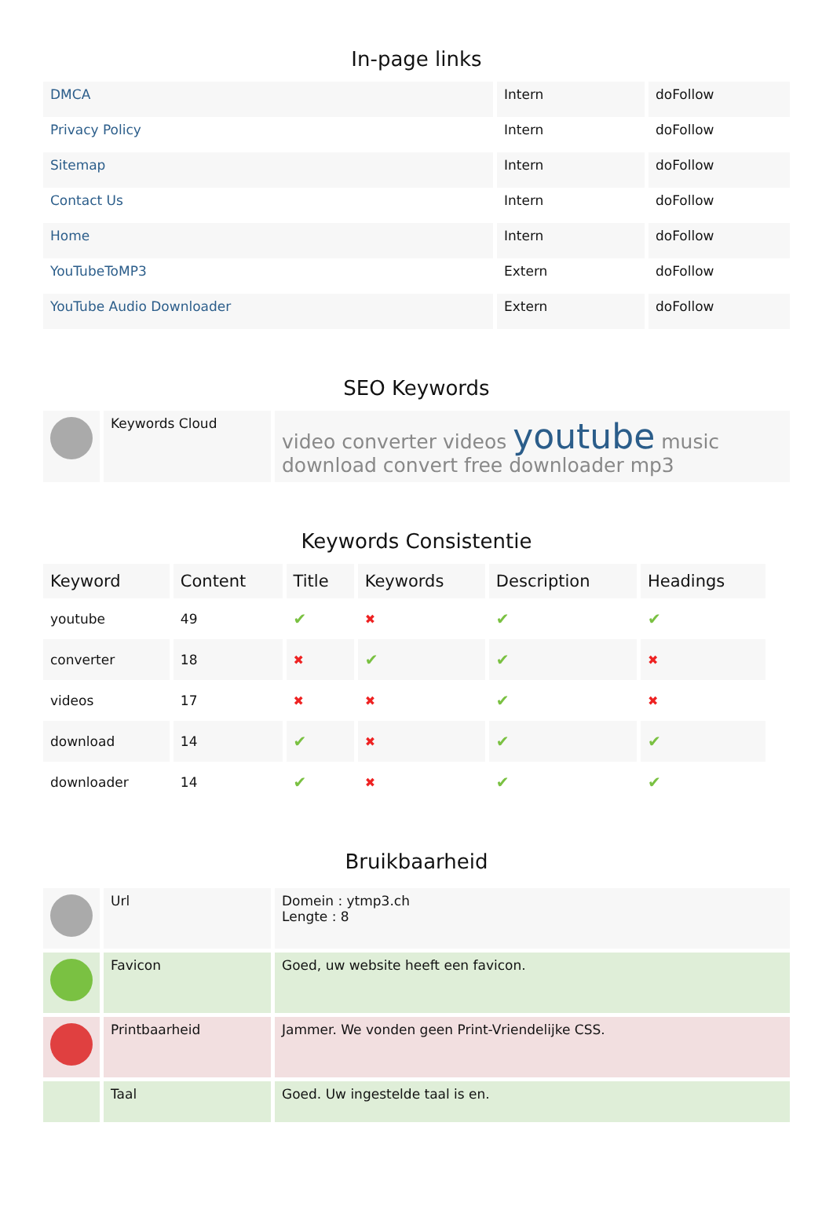In-page links
| DMCA | Intern | doFollow |
| Privacy Policy | Intern | doFollow |
| Sitemap | Intern | doFollow |
| Contact Us | Intern | doFollow |
| Home | Intern | doFollow |
| YouTubeToMP3 | Extern | doFollow |
| YouTube Audio Downloader | Extern | doFollow |
SEO Keywords
| | Keywords Cloud | video converter videos youtube music download convert free downloader mp3 |
Keywords Consistentie
| Keyword | Content | Title | Keywords | Description | Headings |
| --- | --- | --- | --- | --- | --- |
| youtube | 49 | ✔ | ✖ | ✔ | ✔ |
| converter | 18 | ✖ | ✔ | ✔ | ✖ |
| videos | 17 | ✖ | ✖ | ✔ | ✖ |
| download | 14 | ✔ | ✖ | ✔ | ✔ |
| downloader | 14 | ✔ | ✖ | ✔ | ✔ |
Bruikbaarheid
| | Url | Domein : ytmp3.ch Lengte : 8 |
| | Favicon | Goed, uw website heeft een favicon. |
| | Printbaarheid | Jammer. We vonden geen Print-Vriendelijke CSS. |
| | Taal | Goed. Uw ingestelde taal is en. |